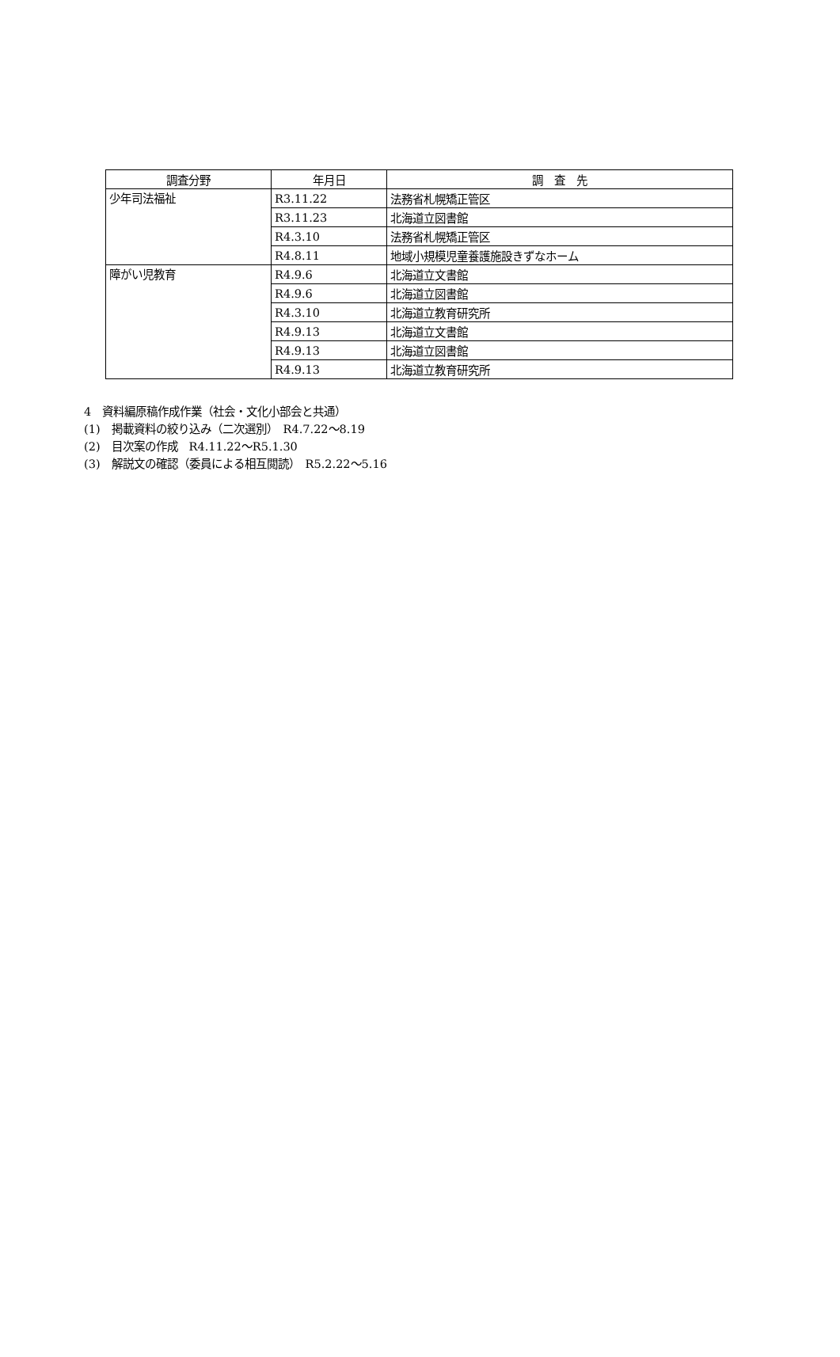| 調査分野 | 年月日 | 調 査 先 |
| --- | --- | --- |
| 少年司法福祉 | R3.11.22 | 法務省札幌矯正管区 |
| | R3.11.23 | 北海道立図書館 |
| | R4.3.10 | 法務省札幌矯正管区 |
| | R4.8.11 | 地域小規模児童養護施設きずなホーム |
| 障がい児教育 | R4.9.6 | 北海道立文書館 |
| | R4.9.6 | 北海道立図書館 |
| | R4.3.10 | 北海道立教育研究所 |
| | R4.9.13 | 北海道立文書館 |
| | R4.9.13 | 北海道立図書館 |
| | R4.9.13 | 北海道立教育研究所 |
4　資料編原稿作成作業（社会・文化小部会と共通）
(1)　掲載資料の絞り込み（二次選別）　R4.7.22～8.19
(2)　目次案の作成　R4.11.22～R5.1.30
(3)　解説文の確認（委員による相互閲読）　R5.2.22～5.16